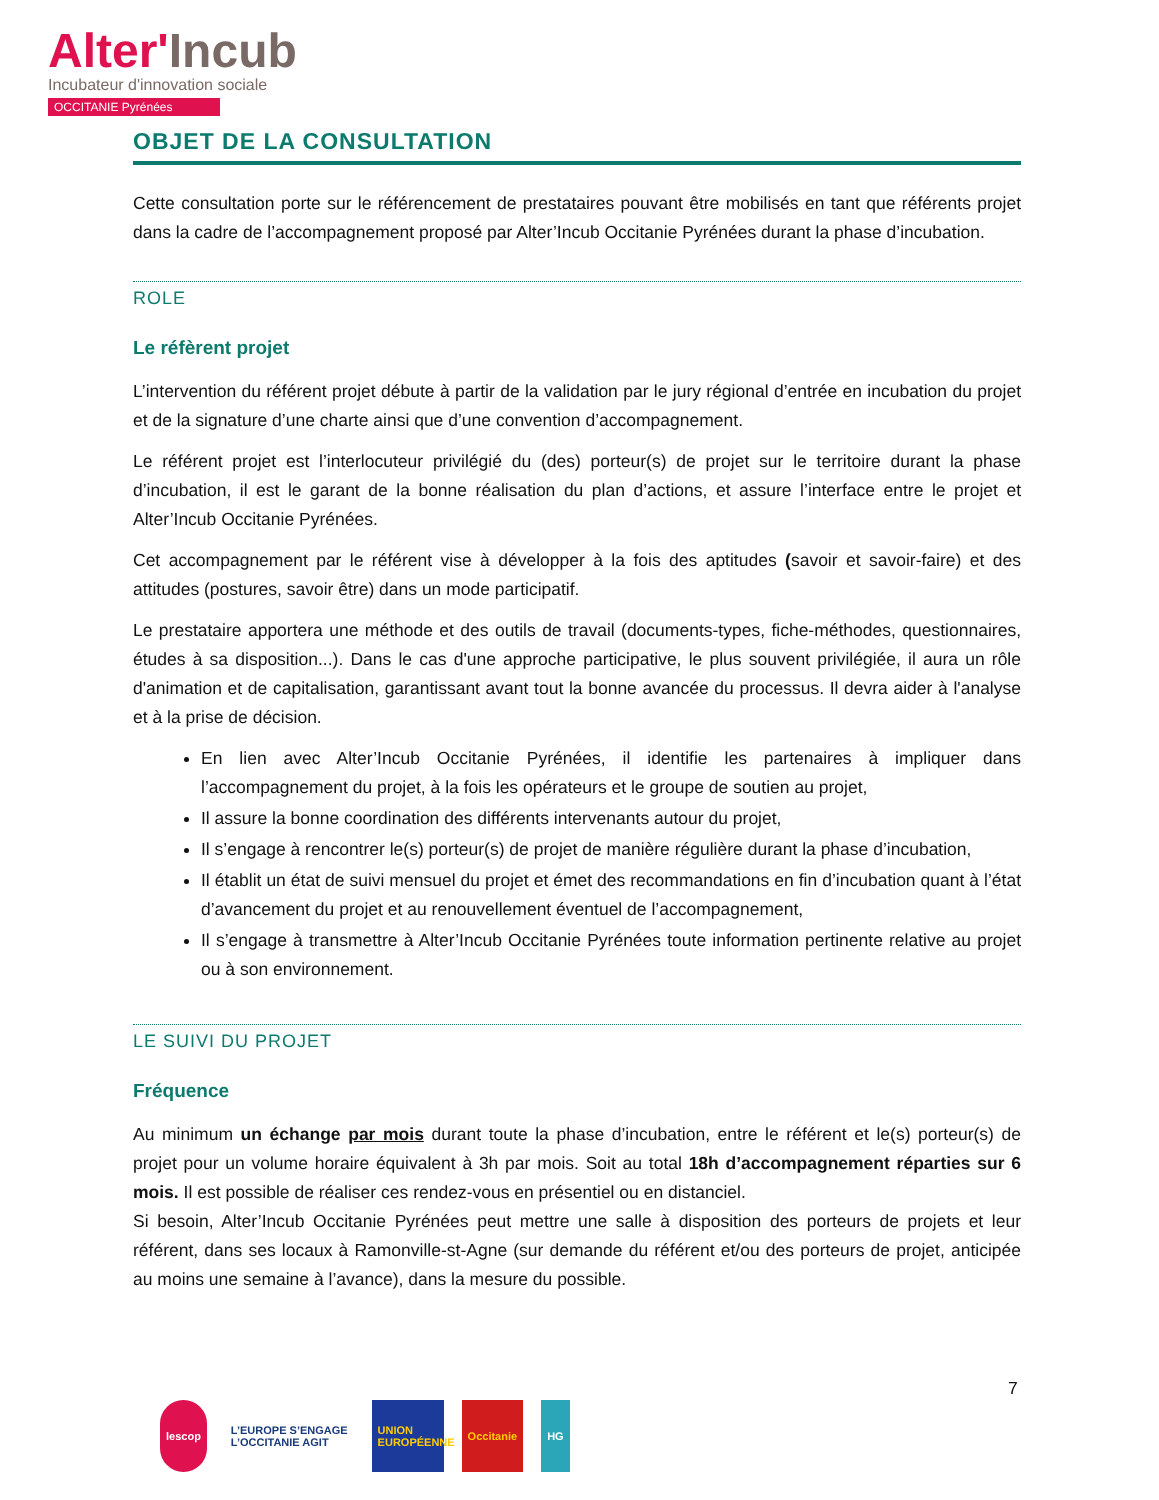Alter'Incub
Incubateur d'innovation sociale
OCCITANIE Pyrénées
OBJET DE LA CONSULTATION
Cette consultation porte sur le référencement de prestataires pouvant être mobilisés en tant que référents projet dans la cadre de l’accompagnement proposé par Alter’Incub Occitanie Pyrénées durant la phase d’incubation.
ROLE
Le réfèrent projet
L’intervention du référent projet débute à partir de la validation par le jury régional d’entrée en incubation du projet et de la signature d’une charte ainsi que d’une convention d’accompagnement.
Le référent projet est l’interlocuteur privilégié du (des) porteur(s) de projet sur le territoire durant la phase d’incubation, il est le garant de la bonne réalisation du plan d’actions, et assure l’interface entre le projet et Alter’Incub Occitanie Pyrénées.
Cet accompagnement par le référent vise à développer à la fois des aptitudes (savoir et savoir-faire) et des attitudes (postures, savoir être) dans un mode participatif.
Le prestataire apportera une méthode et des outils de travail (documents-types, fiche-méthodes, questionnaires, études à sa disposition...). Dans le cas d'une approche participative, le plus souvent privilégiée, il aura un rôle d'animation et de capitalisation, garantissant avant tout la bonne avancée du processus. Il devra aider à l'analyse et à la prise de décision.
En lien avec Alter’Incub Occitanie Pyrénées, il identifie les partenaires à impliquer dans l’accompagnement du projet, à la fois les opérateurs et le groupe de soutien au projet,
Il assure la bonne coordination des différents intervenants autour du projet,
Il s’engage à rencontrer le(s) porteur(s) de projet de manière régulière durant la phase d’incubation,
Il établit un état de suivi mensuel du projet et émet des recommandations en fin d’incubation quant à l’état d’avancement du projet et au renouvellement éventuel de l’accompagnement,
Il s’engage à transmettre à Alter’Incub Occitanie Pyrénées toute information pertinente relative au projet ou à son environnement.
LE SUIVI DU PROJET
Fréquence
Au minimum un échange par mois durant toute la phase d’incubation, entre le référent et le(s) porteur(s) de projet pour un volume horaire équivalent à 3h par mois. Soit au total 18h d’accompagnement réparties sur 6 mois. Il est possible de réaliser ces rendez-vous en présentiel ou en distanciel.
Si besoin, Alter’Incub Occitanie Pyrénées peut mettre une salle à disposition des porteurs de projets et leur référent, dans ses locaux à Ramonville-st-Agne (sur demande du référent et/ou des porteurs de projet, anticipée au moins une semaine à l’avance), dans la mesure du possible.
7
lescop L’EUROPE S’ENGAGE
L’OCCITANIE AGIT
UNION EUROPÉENNE
Occitanie HG